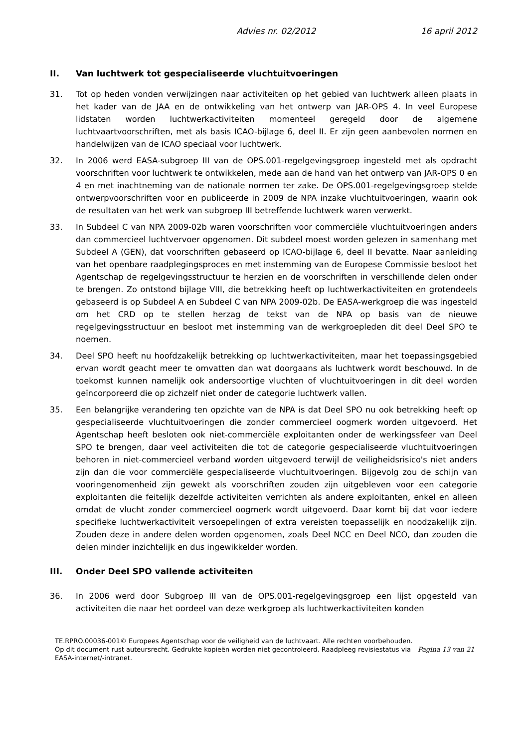Advies nr. 02/2012 16 april 2012
II. Van luchtwerk tot gespecialiseerde vluchtuitvoeringen
31. Tot op heden vonden verwijzingen naar activiteiten op het gebied van luchtwerk alleen plaats in het kader van de JAA en de ontwikkeling van het ontwerp van JAR-OPS 4. In veel Europese lidstaten worden luchtwerkactiviteiten momenteel geregeld door de algemene luchtvaartvoorschriften, met als basis ICAO-bijlage 6, deel II. Er zijn geen aanbevolen normen en handelwijzen van de ICAO speciaal voor luchtwerk.
32. In 2006 werd EASA-subgroep III van de OPS.001-regelgevingsgroep ingesteld met als opdracht voorschriften voor luchtwerk te ontwikkelen, mede aan de hand van het ontwerp van JAR-OPS 0 en 4 en met inachtneming van de nationale normen ter zake. De OPS.001-regelgevingsgroep stelde ontwerpvoorschriften voor en publiceerde in 2009 de NPA inzake vluchtuitvoeringen, waarin ook de resultaten van het werk van subgroep III betreffende luchtwerk waren verwerkt.
33. In Subdeel C van NPA 2009-02b waren voorschriften voor commerciële vluchtuitvoeringen anders dan commercieel luchtvervoer opgenomen. Dit subdeel moest worden gelezen in samenhang met Subdeel A (GEN), dat voorschriften gebaseerd op ICAO-bijlage 6, deel II bevatte. Naar aanleiding van het openbare raadplegingsproces en met instemming van de Europese Commissie besloot het Agentschap de regelgevingsstructuur te herzien en de voorschriften in verschillende delen onder te brengen. Zo ontstond bijlage VIII, die betrekking heeft op luchtwerkactiviteiten en grotendeels gebaseerd is op Subdeel A en Subdeel C van NPA 2009-02b. De EASA-werkgroep die was ingesteld om het CRD op te stellen herzag de tekst van de NPA op basis van de nieuwe regelgevingsstructuur en besloot met instemming van de werkgroepleden dit deel Deel SPO te noemen.
34. Deel SPO heeft nu hoofdzakelijk betrekking op luchtwerkactiviteiten, maar het toepassingsgebied ervan wordt geacht meer te omvatten dan wat doorgaans als luchtwerk wordt beschouwd. In de toekomst kunnen namelijk ook andersoortige vluchten of vluchtuitvoeringen in dit deel worden geïncorporeerd die op zichzelf niet onder de categorie luchtwerk vallen.
35. Een belangrijke verandering ten opzichte van de NPA is dat Deel SPO nu ook betrekking heeft op gespecialiseerde vluchtuitvoeringen die zonder commercieel oogmerk worden uitgevoerd. Het Agentschap heeft besloten ook niet-commerciële exploitanten onder de werkingssfeer van Deel SPO te brengen, daar veel activiteiten die tot de categorie gespecialiseerde vluchtuitvoeringen behoren in niet-commercieel verband worden uitgevoerd terwijl de veiligheidsrisico's niet anders zijn dan die voor commerciële gespecialiseerde vluchtuitvoeringen. Bijgevolg zou de schijn van vooringenomenheid zijn gewekt als voorschriften zouden zijn uitgebleven voor een categorie exploitanten die feitelijk dezelfde activiteiten verrichten als andere exploitanten, enkel en alleen omdat de vlucht zonder commercieel oogmerk wordt uitgevoerd. Daar komt bij dat voor iedere specifieke luchtwerkactiviteit versoepelingen of extra vereisten toepasselijk en noodzakelijk zijn. Zouden deze in andere delen worden opgenomen, zoals Deel NCC en Deel NCO, dan zouden die delen minder inzichtelijk en dus ingewikkelder worden.
III. Onder Deel SPO vallende activiteiten
36. In 2006 werd door Subgroep III van de OPS.001-regelgevingsgroep een lijst opgesteld van activiteiten die naar het oordeel van deze werkgroep als luchtwerkactiviteiten konden
TE.RPRO.00036-001© Europees Agentschap voor de veiligheid van de luchtvaart. Alle rechten voorbehouden.
Op dit document rust auteursrecht. Gedrukte kopieën worden niet gecontroleerd. Raadpleeg revisiestatus via EASA-internet/-intranet.
Pagina 13 van 21